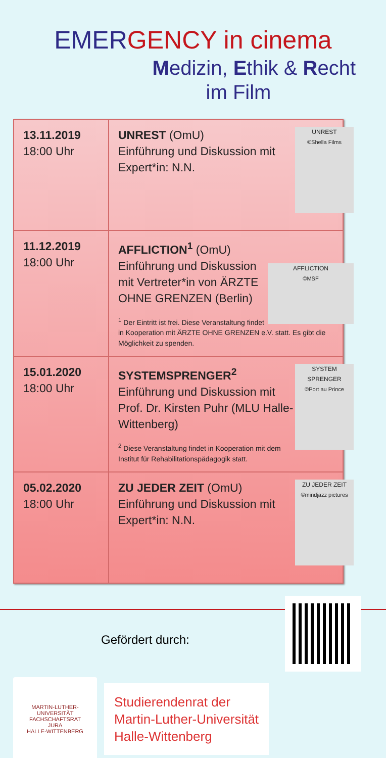EMERGENCY in cinema
Medizin, Ethik & Recht
im Film
| 13.11.2019 18:00 Uhr | UNREST ©Shella Films UNREST (OmU) Einführung und Diskussion mit Expert*in: N.N. |
| 11.12.2019 18:00 Uhr | AFFLICTION ©MSF AFFLICTION<sup>1</sup> (OmU) Einführung und Diskussion mit Vertreter*in von ÄRZTE OHNE GRENZEN (Berlin) <sup>1</sup> Der Eintritt ist frei. Diese Veranstaltung findet in Kooperation mit ÄRZTE OHNE GRENZEN e.V. statt. Es gibt die Möglichkeit zu spenden. |
| 15.01.2020 18:00 Uhr | SYSTEM SPRENGER ©Port au Prince SYSTEMSPRENGER<sup>2</sup> Einführung und Diskussion mit Prof. Dr. Kirsten Puhr (MLU Halle-Wittenberg) <sup>2</sup> Diese Veranstaltung findet in Kooperation mit dem Institut für Rehabilitationspädagogik statt. |
| 05.02.2020 18:00 Uhr | ZU JEDER ZEIT ©mindjazz pictures ZU JEDER ZEIT (OmU) Einführung und Diskussion mit Expert*in: N.N. |
Gefördert durch:
MARTIN-LUTHER-UNIVERSITÄT
FACHSCHAFTSRAT
JURA
HALLE-WITTENBERG
Studierendenrat der
Martin-Luther-Universität
Halle-Wittenberg